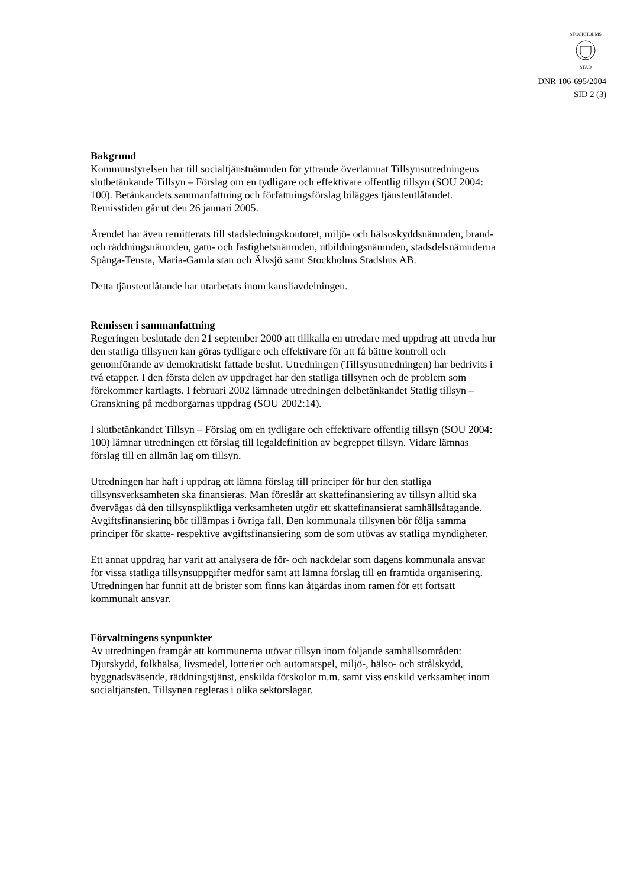STOCKHOLMS
STAD
DNR 106-695/2004
SID 2 (3)
Bakgrund
Kommunstyrelsen har till socialtjänstnämnden för yttrande överlämnat Tillsynsutredningens slutbetänkande Tillsyn – Förslag om en tydligare och effektivare offentlig tillsyn (SOU 2004: 100). Betänkandets sammanfattning och författningsförslag bilägges tjänsteutlåtandet. Remisstiden går ut den 26 januari 2005.
Ärendet har även remitterats till stadsledningskontoret, miljö- och hälsoskyddsnämnden, brand- och räddningsnämnden, gatu- och fastighetsnämnden, utbildningsnämnden, stadsdelsnämnderna Spånga-Tensta, Maria-Gamla stan och Älvsjö samt Stockholms Stadshus AB.
Detta tjänsteutlåtande har utarbetats inom kansliavdelningen.
Remissen i sammanfattning
Regeringen beslutade den 21 september 2000 att tillkalla en utredare med uppdrag att utreda hur den statliga tillsynen kan göras tydligare och effektivare för att få bättre kontroll och genomförande av demokratiskt fattade beslut. Utredningen (Tillsynsutredningen) har bedrivits i två etapper. I den första delen av uppdraget har den statliga tillsynen och de problem som förekommer kartlagts. I februari 2002 lämnade utredningen delbetänkandet Statlig tillsyn – Granskning på medborgarnas uppdrag (SOU 2002:14).
I slutbetänkandet Tillsyn – Förslag om en tydligare och effektivare offentlig tillsyn (SOU 2004: 100) lämnar utredningen ett förslag till legaldefinition av begreppet tillsyn. Vidare lämnas förslag till en allmän lag om tillsyn.
Utredningen har haft i uppdrag att lämna förslag till principer för hur den statliga tillsynsverksamheten ska finansieras. Man föreslår att skattefinansiering av tillsyn alltid ska övervägas då den tillsynspliktliga verksamheten utgör ett skattefinansierat samhällsåtagande. Avgiftsfinansiering bör tillämpas i övriga fall. Den kommunala tillsynen bör följa samma principer för skatte- respektive avgiftsfinansiering som de som utövas av statliga myndigheter.
Ett annat uppdrag har varit att analysera de för- och nackdelar som dagens kommunala ansvar för vissa statliga tillsynsuppgifter medför samt att lämna förslag till en framtida organisering. Utredningen har funnit att de brister som finns kan åtgärdas inom ramen för ett fortsatt kommunalt ansvar.
Förvaltningens synpunkter
Av utredningen framgår att kommunerna utövar tillsyn inom följande samhällsområden: Djurskydd, folkhälsa, livsmedel, lotterier och automatspel, miljö-, hälso- och strålskydd, byggnadsväsende, räddningstjänst, enskilda förskolor m.m. samt viss enskild verksamhet inom socialtjänsten. Tillsynen regleras i olika sektorslagar.